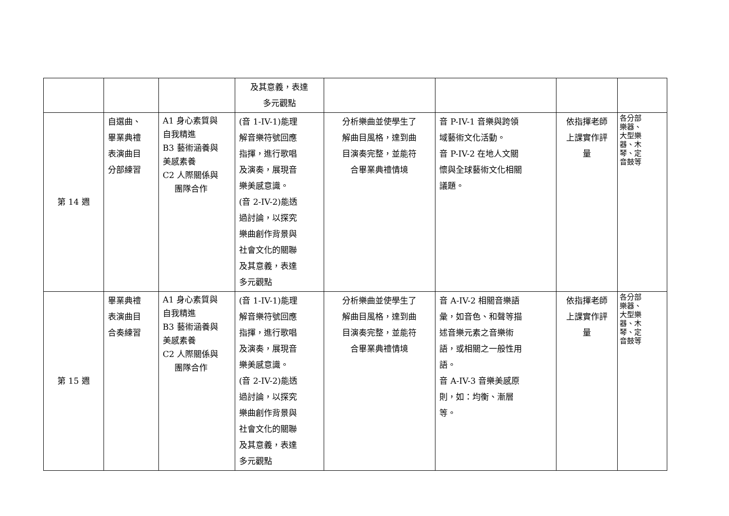| | | | 及其意義，表達 多元觀點 | | | | |
| 第 14 週 | 自選曲、 畢業典禮 表演曲目 分部練習 | A1 身心素質與 自我精進 B3 藝術涵養與 美感素養 C2 人際關係與 團隊合作 | (音 1-IV-1)能理 解音樂符號回應 指揮，進行歌唱 及演奏，展現音 樂美感意識。 (音 2-IV-2)能透 過討論，以探究 樂曲創作背景與 社會文化的關聯 及其意義，表達 多元觀點 | 分析樂曲並使學生了 解曲目風格，達到曲 目演奏完整，並能符 合畢業典禮情境 | 音 P-IV-1 音樂與跨領 域藝術文化活動。 音 P-IV-2 在地人文關 懷與全球藝術文化相關 議題。 | 依指揮老師 上課實作評 量 | 各分部 樂器、 大型樂 器、木 琴、定 音鼓等 |
| 第 15 週 | 畢業典禮 表演曲目 合奏練習 | A1 身心素質與 自我精進 B3 藝術涵養與 美感素養 C2 人際關係與 團隊合作 | (音 1-IV-1)能理 解音樂符號回應 指揮，進行歌唱 及演奏，展現音 樂美感意識。 (音 2-IV-2)能透 過討論，以探究 樂曲創作背景與 社會文化的關聯 及其意義，表達 多元觀點 | 分析樂曲並使學生了 解曲目風格，達到曲 目演奏完整，並能符 合畢業典禮情境 | 音 A-IV-2 相關音樂語 彙，如音色、和聲等描 述音樂元素之音樂術 語，或相關之一般性用 語。 音 A-IV-3 音樂美感原 則，如：均衡、漸層 等。 | 依指揮老師 上課實作評 量 | 各分部 樂器、 大型樂 器、木 琴、定 音鼓等 |